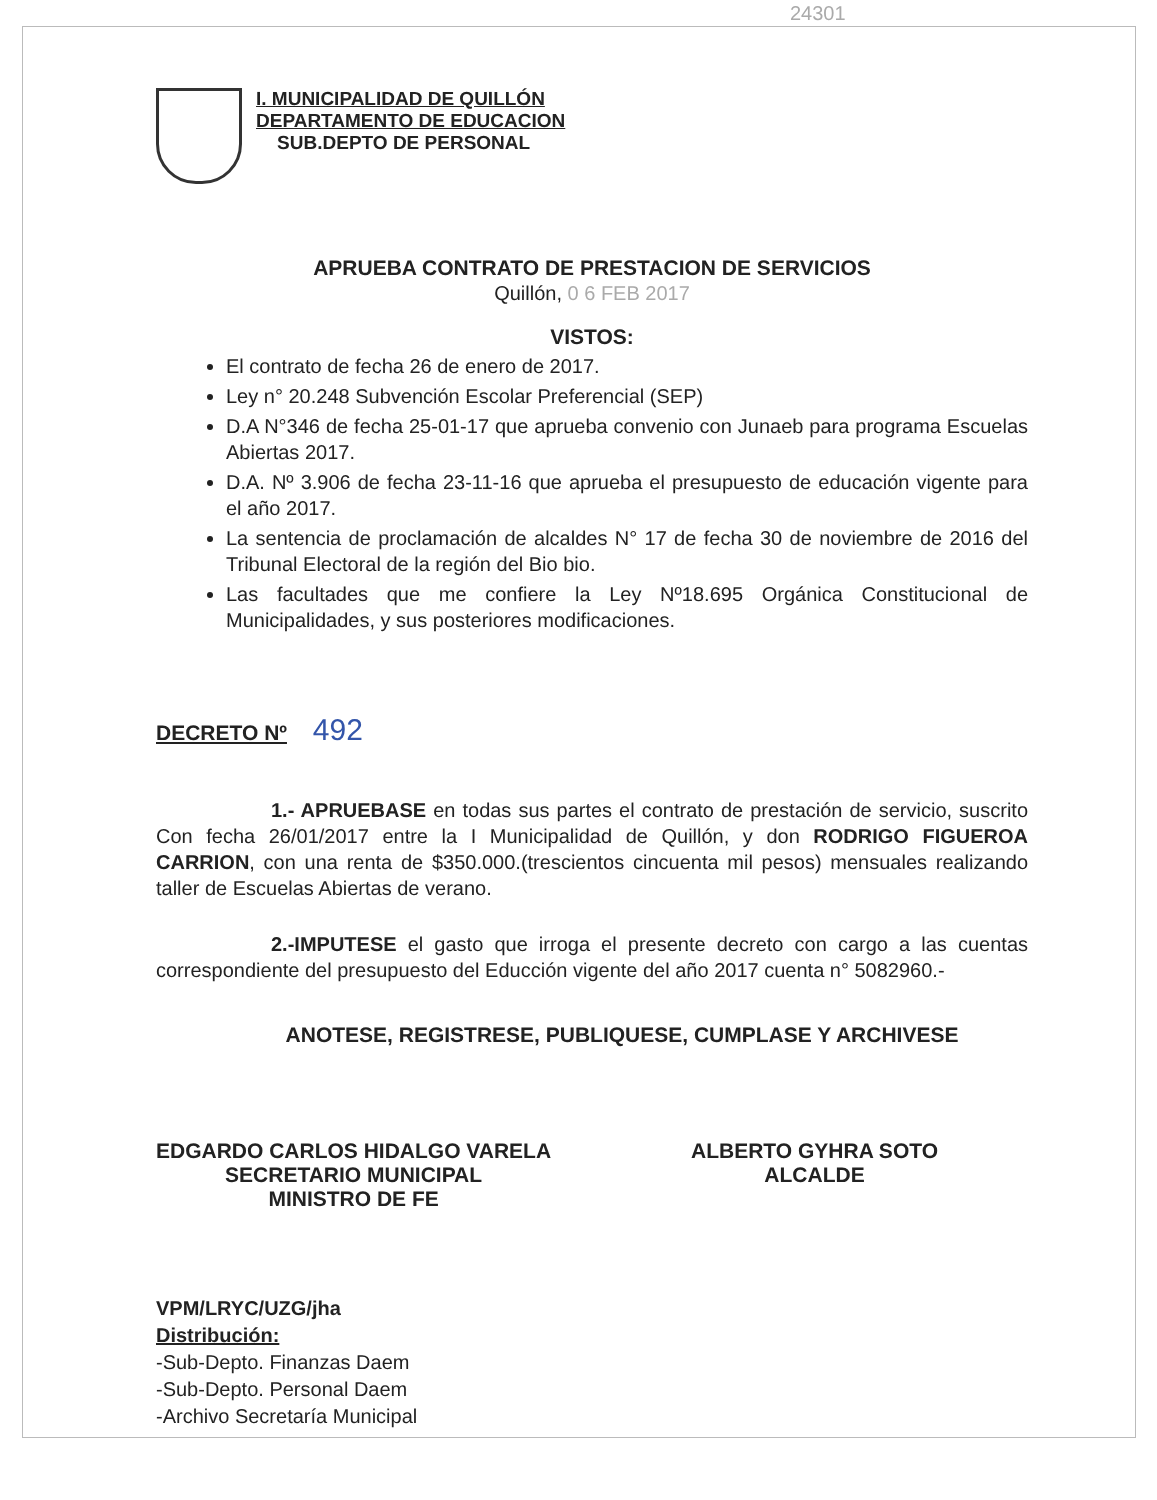24301
I. MUNICIPALIDAD DE QUILLÓN
DEPARTAMENTO DE EDUCACION
SUB.DEPTO DE PERSONAL
APRUEBA CONTRATO DE PRESTACION DE SERVICIOS
Quillón, 0 6 FEB 2017
VISTOS:
El contrato de fecha 26 de enero de 2017.
Ley n° 20.248 Subvención Escolar Preferencial (SEP)
D.A N°346 de fecha 25-01-17 que aprueba convenio con Junaeb para programa Escuelas Abiertas 2017.
D.A. Nº 3.906 de fecha 23-11-16 que aprueba el presupuesto de educación vigente para el año 2017.
La sentencia de proclamación de alcaldes N° 17 de fecha 30 de noviembre de 2016 del Tribunal Electoral de la región del Bio bio.
Las facultades que me confiere la Ley Nº18.695 Orgánica Constitucional de Municipalidades, y sus posteriores modificaciones.
DECRETO Nº 492
1.- APRUEBASE en todas sus partes el contrato de prestación de servicio, suscrito Con fecha 26/01/2017 entre la I Municipalidad de Quillón, y don RODRIGO FIGUEROA CARRION, con una renta de $350.000.(trescientos cincuenta mil pesos) mensuales realizando taller de Escuelas Abiertas de verano.
2.-IMPUTESE el gasto que irroga el presente decreto con cargo a las cuentas correspondiente del presupuesto del Educción vigente del año 2017 cuenta n° 5082960.-
ANOTESE, REGISTRESE, PUBLIQUESE, CUMPLASE Y ARCHIVESE
EDGARDO CARLOS HIDALGO VARELA
SECRETARIO MUNICIPAL
MINISTRO DE FE
ALBERTO GYHRA SOTO
ALCALDE
VPM/LRYC/UZG/jha
Distribución:
-Sub-Depto. Finanzas Daem
-Sub-Depto. Personal Daem
-Archivo Secretaría Municipal